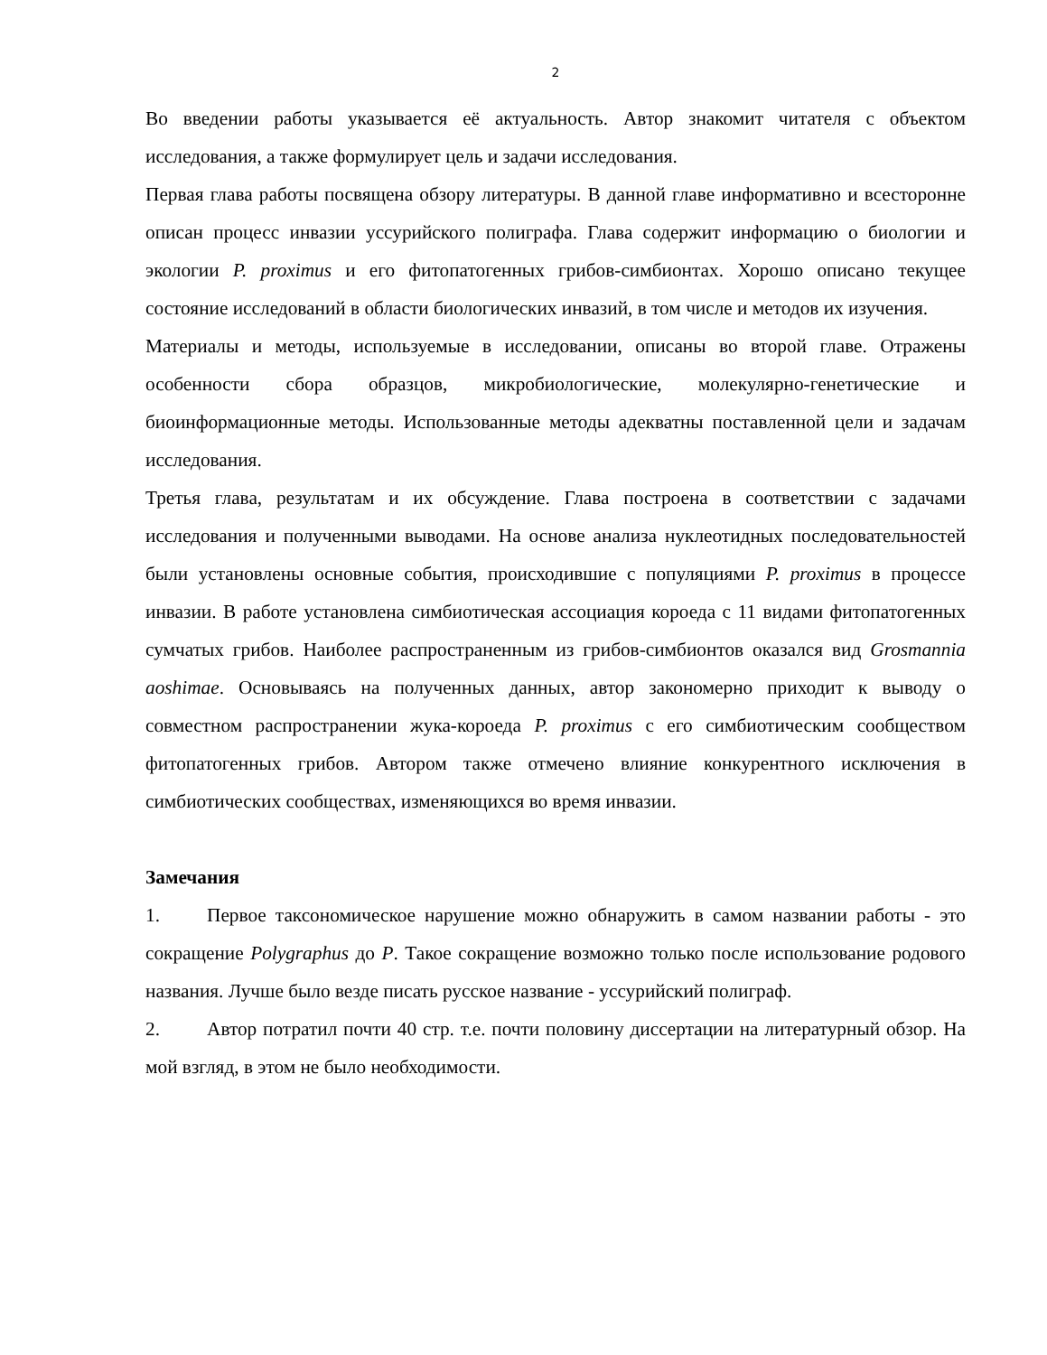2
Во введении работы указывается её актуальность. Автор знакомит читателя с объектом исследования, а также формулирует цель и задачи исследования.
Первая глава работы посвящена обзору литературы. В данной главе информативно и всесторонне описан процесс инвазии уссурийского полиграфа. Глава содержит информацию о биологии и экологии P. proximus и его фитопатогенных грибов-симбионтах. Хорошо описано текущее состояние исследований в области биологических инвазий, в том числе и методов их изучения.
Материалы и методы, используемые в исследовании, описаны во второй главе. Отражены особенности сбора образцов, микробиологические, молекулярно-генетические и биоинформационные методы. Использованные методы адекватны поставленной цели и задачам исследования.
Третья глава, результатам и их обсуждение. Глава построена в соответствии с задачами исследования и полученными выводами. На основе анализа нуклеотидных последовательностей были установлены основные события, происходившие с популяциями P. proximus в процессе инвазии. В работе установлена симбиотическая ассоциация короеда с 11 видами фитопатогенных сумчатых грибов. Наиболее распространенным из грибов-симбионтов оказался вид Grosmannia aoshimae. Основываясь на полученных данных, автор закономерно приходит к выводу о совместном распространении жука-короеда P. proximus с его симбиотическим сообществом фитопатогенных грибов. Автором также отмечено влияние конкурентного исключения в симбиотических сообществах, изменяющихся во время инвазии.
Замечания
1. Первое таксономическое нарушение можно обнаружить в самом названии работы - это сокращение Polygraphus до P. Такое сокращение возможно только после использование родового названия. Лучше было везде писать русское название - уссурийский полиграф.
2. Автор потратил почти 40 стр. т.е. почти половину диссертации на литературный обзор. На мой взгляд, в этом не было необходимости.